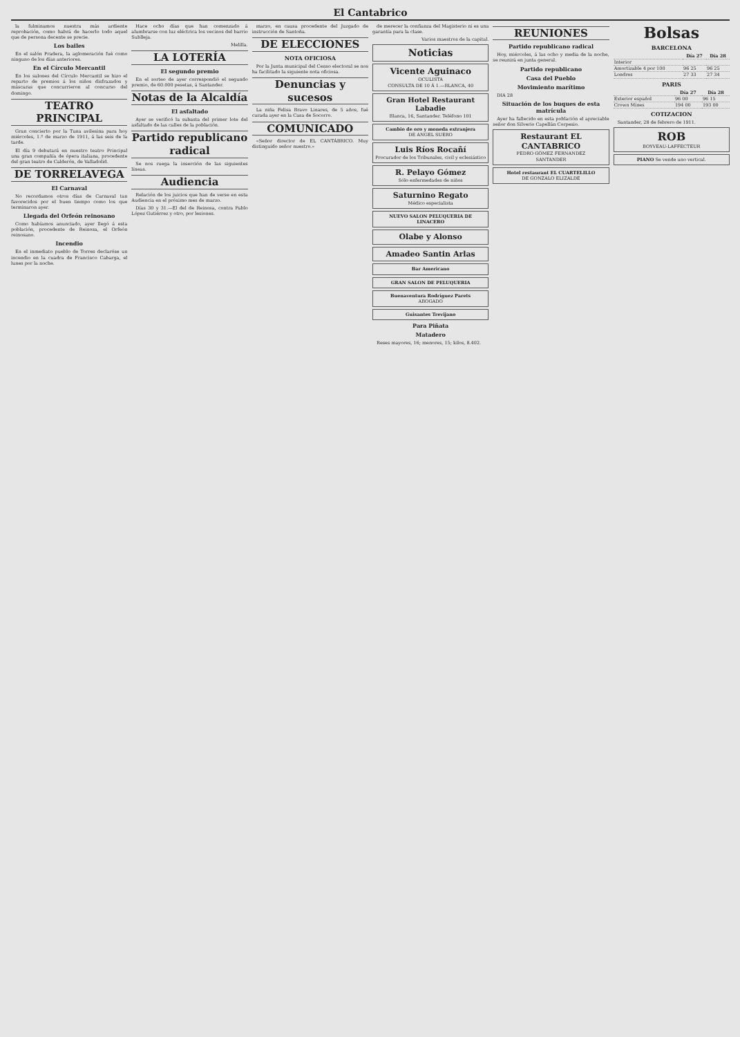El Cantabrico
la fulminamos nuestra más ardiente reprobación, como habrá de hacerlo todo aquel que de persona decente se precie.
Los bailes
En el salón Pradera, la aglomeración fué como ninguno de los días anteriores.
En el Círculo Mercantil
En los salones del Círculo Mercantil se hizo el reparto de premios á los niños disfrazados y máscaras que concurrieron al concurso del domingo.
TEATRO PRINCIPAL
Gran concierto por la Tuna avilesina para hoy miércoles, 1.º de marzo de 1911, á las seis de la tarde.
El día 9 debutará en nuestro teatro Principal una gran compañía de ópera italiana, procedente del gran teatro de Calderón, de Valladolid.
DE TORRELAVEGA
El Carnaval
No recordamos otros días de Carnaval tan favorecidos por el buen tiempo como los que terminaron ayer.
Llegada del Orfeón reinosano
Como habíamos anunciado, ayer llegó á esta población, procedente de Reinosa, el Orfeón reinosano.
Incendio
En el inmediato pueblo de Torres declaróse un incendio en la cuadra de Francisco Cabarga, el lunes por la noche.
Hace ocho días que han comenzado á alumbrarse con luz eléctrica los vecinos del barrio Sublleja.
Melilla.
LA LOTERÍA
El segundo premio
En el sorteo de ayer correspondió el segundo premio, de 60.000 pesetas, á Santander.
Notas de la Alcaldía
El asfaltado
Ayer se verificó la subasta del primer lote del asfaltado de las calles de la población.
Partido republicano radical
Se nos ruega la inserción de las siguientes líneas.
Audiencia
Relación de los juicios que han de verse en esta Audiencia en el próximo mes de marzo.
Días 30 y 31.—El del de Reinosa, contra Pablo López Gutiérrez y otro, por lesiones.
marzo, en causa procedente del Juzgado de instrucción de Santoña.
DE ELECCIONES
NOTA OFICIOSA
Por la Junta municipal del Censo electoral se nos ha facilitado la siguiente nota oficiosa.
Denuncias y sucesos
La niña Felisa Bravo Linares, de 5 años, fué curada ayer en la Casa de Socorro.
COMUNICADO
«Señor director de EL CANTÁBRICO. Muy distinguido señor nuestro.»
de merecer la confianza del Magisterio ni es una garantía para la clase.
Varios maestros de la capital.
Noticias
Vicente Aguinaco
OCULISTA
CONSULTA DE 10 Á 1.—BLANCA, 40
Gran Hotel Restaurant Labadie
Blanca, 16, Santander. Teléfono 101
Cambio de oro y moneda extranjera
DE ANGEL SUERO
Luis Ríos Rocañí
Procurador de los Tribunales, civil y eclesiástico
R. Pelayo Gómez
Sólo enfermedades de niños
Saturnino Regato
Médico especialista
NUEVO SALON PELUQUERIA DE LINACERO
Olabe y Alonso
Amadeo Santin Arlas
Bar Americano
GRAN SALON DE PELUQUERIA
Buenaventura Rodríguez Parets
ABOGADO
Guisantes Trevijano
Para Piñata
Matadero
Reses mayores, 16; menores, 15; kilos, 8.402.
REUNIONES
Partido republicano radical
Hoy, miércoles, á las ocho y media de la noche, se reunirá en junta general.
Partido republicano
Casa del Pueblo
Movimiento marítimo
DIA 28
Situación de los buques de esta matrícula
Ayer ha fallecido en esta población el apreciable señor don Silverio Capellán Corpesio.
Restaurant EL CANTABRICO
PEDRO GÓMEZ FERNANDEZ
SANTANDER
Hotel restaurant EL CUARTELILLO
DE GONZALO ELIZALDE
Bolsas
BARCELONA
| | Día 27 | Día 28 |
| --- | --- | --- |
| Interior | | |
| Amortizable 4 por 100 | 96 25 | 96 25 |
| Londres | 27 33 | 27 34 |
PARIS
| | Día 27 | Día 28 |
| --- | --- | --- |
| Exterior español | 96 00 | 96 15 |
| Crown Mines | 194 00 | 193 00 |
COTIZACION
Santander, 28 de febrero de 1911.
ROB
BOYVEAU-LAFFECTEUR
PIANO Se vende uno vertical.